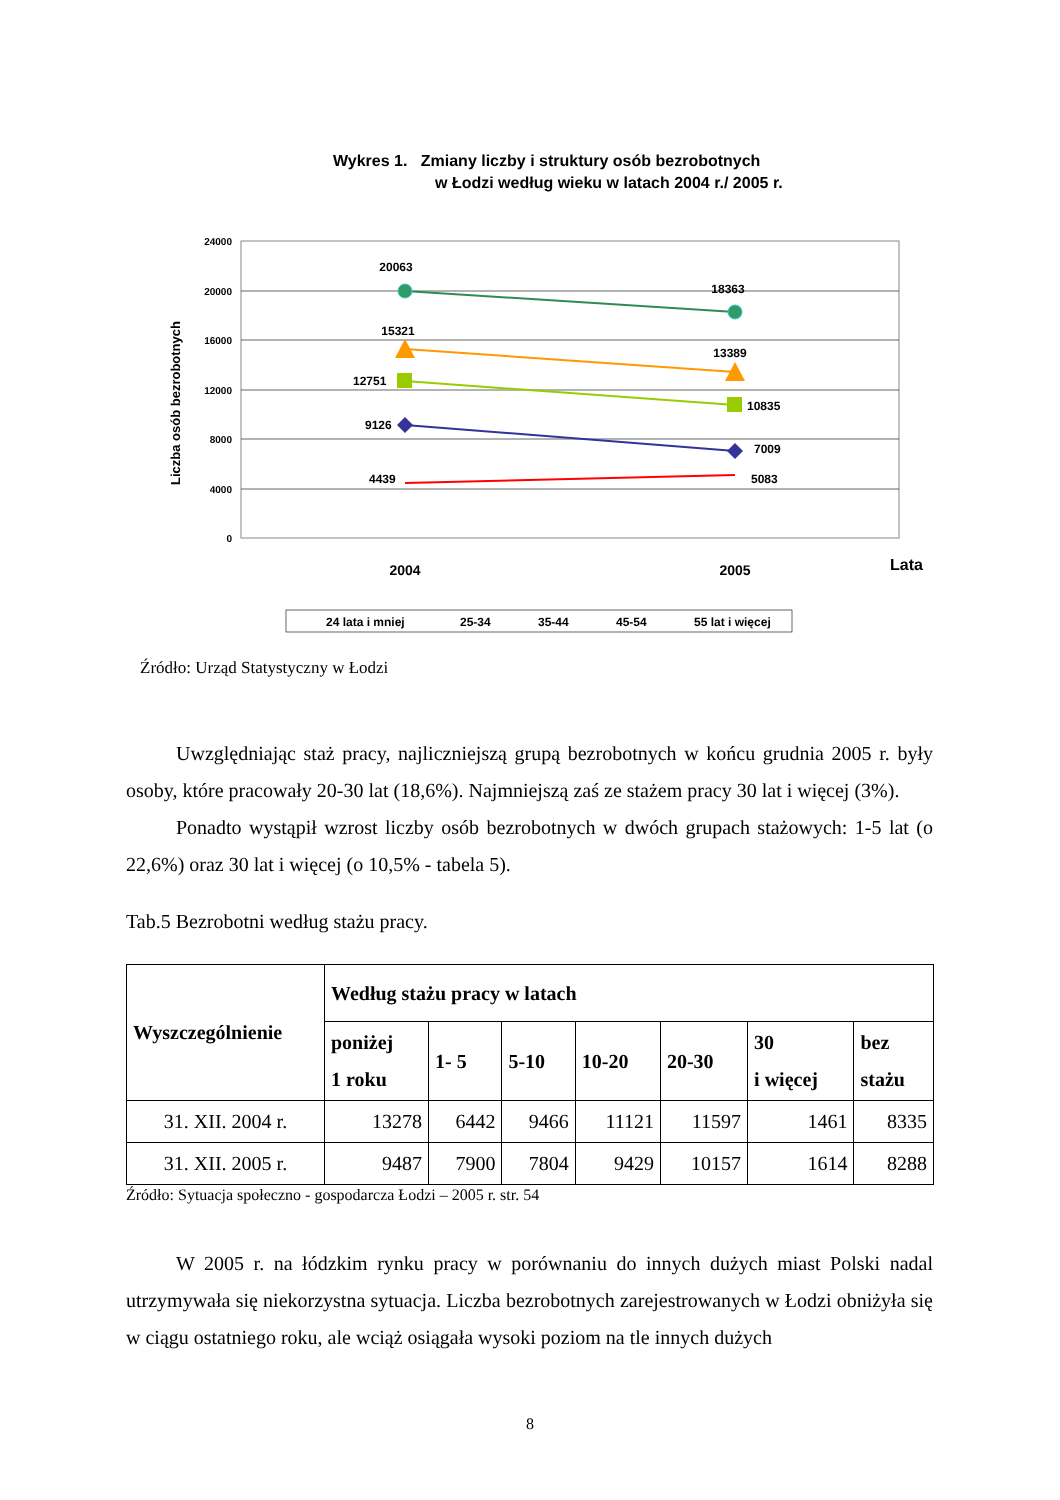Wykres 1. Zmiany liczby i struktury osób bezrobotnych
w Łodzi według wieku w latach 2004 r./ 2005 r.
Liczba osób bezrobotnych
24000
20000
16000
12000
8000
4000
0
20063
18363
15321
13389
12751
10835
9126
7009
4439
5083
2004
2005
Lata
24 lata i mniej
25-34
35-44
45-54
55 lat i więcej
Źródło: Urząd Statystyczny w Łodzi
Uwzględniając staż pracy, najliczniejszą grupą bezrobotnych w końcu grudnia 2005 r. były osoby, które pracowały 20-30 lat (18,6%). Najmniejszą zaś ze stażem pracy 30 lat i więcej (3%).
Ponadto wystąpił wzrost liczby osób bezrobotnych w dwóch grupach stażowych: 1-5 lat (o 22,6%) oraz 30 lat i więcej (o 10,5% - tabela 5).
Tab.5 Bezrobotni według stażu pracy.
| Wyszczególnienie | Według stażu pracy w latach | | | | | | |
| --- | --- | --- | --- | --- | --- | --- | --- |
| | poniżej 1 roku | 1- 5 | 5-10 | 10-20 | 20-30 | 30 i więcej | bez stażu |
| 31. XII. 2004 r. | 13278 | 6442 | 9466 | 11121 | 11597 | 1461 | 8335 |
| 31. XII. 2005 r. | 9487 | 7900 | 7804 | 9429 | 10157 | 1614 | 8288 |
Źródło: Sytuacja społeczno - gospodarcza Łodzi – 2005 r. str. 54
W 2005 r. na łódzkim rynku pracy w porównaniu do innych dużych miast Polski nadal utrzymywała się niekorzystna sytuacja. Liczba bezrobotnych zarejestrowanych w Łodzi obniżyła się w ciągu ostatniego roku, ale wciąż osiągała wysoki poziom na tle innych dużych
8